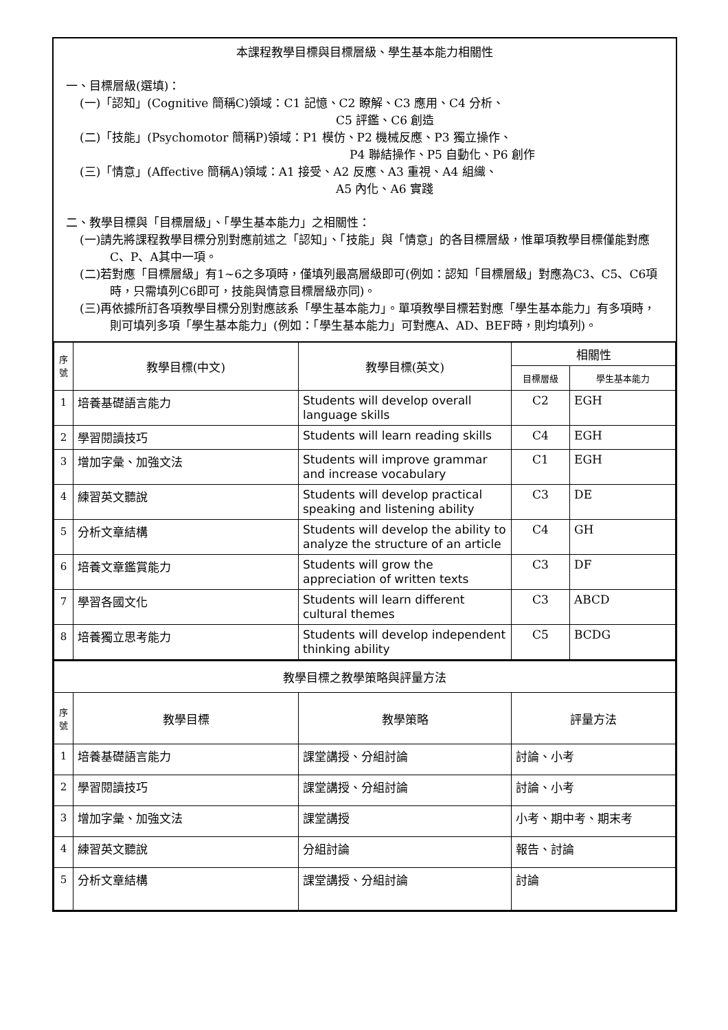本課程教學目標與目標層級、學生基本能力相關性
一、目標層級(選填)：
(一)「認知」(Cognitive 簡稱C)領域：C1 記憶、C2 瞭解、C3 應用、C4 分析、
C5 評鑑、C6 創造
(二)「技能」(Psychomotor 簡稱P)領域：P1 模仿、P2 機械反應、P3 獨立操作、
P4 聯結操作、P5 自動化、P6 創作
(三)「情意」(Affective 簡稱A)領域：A1 接受、A2 反應、A3 重視、A4 組織、
A5 內化、A6 實踐
二、教學目標與「目標層級」、「學生基本能力」之相關性：
(一)請先將課程教學目標分別對應前述之「認知」、「技能」與「情意」的各目標層級，惟單項教學目標僅能對應C、P、A其中一項。
(二)若對應「目標層級」有1~6之多項時，僅填列最高層級即可(例如：認知「目標層級」對應為C3、C5、C6項時，只需填列C6即可，技能與情意目標層級亦同)。
(三)再依據所訂各項教學目標分別對應該系「學生基本能力」。單項教學目標若對應「學生基本能力」有多項時，則可填列多項「學生基本能力」(例如：「學生基本能力」可對應A、AD、BEF時，則均填列)。
| 序號 | 教學目標(中文) | 教學目標(英文) | 相關性 | |
| --- | --- | --- | --- | --- |
| | | | 目標層級 | 學生基本能力 |
| 1 | 培養基礎語言能力 | Students will develop overall language skills | C2 | EGH |
| 2 | 學習閱讀技巧 | Students will learn reading skills | C4 | EGH |
| 3 | 增加字彙、加強文法 | Students will improve grammar and increase vocabulary | C1 | EGH |
| 4 | 練習英文聽說 | Students will develop practical speaking and listening ability | C3 | DE |
| 5 | 分析文章結構 | Students will develop the ability to analyze the structure of an article | C4 | GH |
| 6 | 培養文章鑑賞能力 | Students will grow the appreciation of written texts | C3 | DF |
| 7 | 學習各國文化 | Students will learn different cultural themes | C3 | ABCD |
| 8 | 培養獨立思考能力 | Students will develop independent thinking ability | C5 | BCDG |
| 教學目標之教學策略與評量方法 | | | |
| --- | --- | --- | --- |
| 序號 | 教學目標 | 教學策略 | 評量方法 |
| 1 | 培養基礎語言能力 | 課堂講授、分組討論 | 討論、小考 |
| 2 | 學習閱讀技巧 | 課堂講授、分組討論 | 討論、小考 |
| 3 | 增加字彙、加強文法 | 課堂講授 | 小考、期中考、期末考 |
| 4 | 練習英文聽說 | 分組討論 | 報告、討論 |
| 5 | 分析文章結構 | 課堂講授、分組討論 | 討論 |